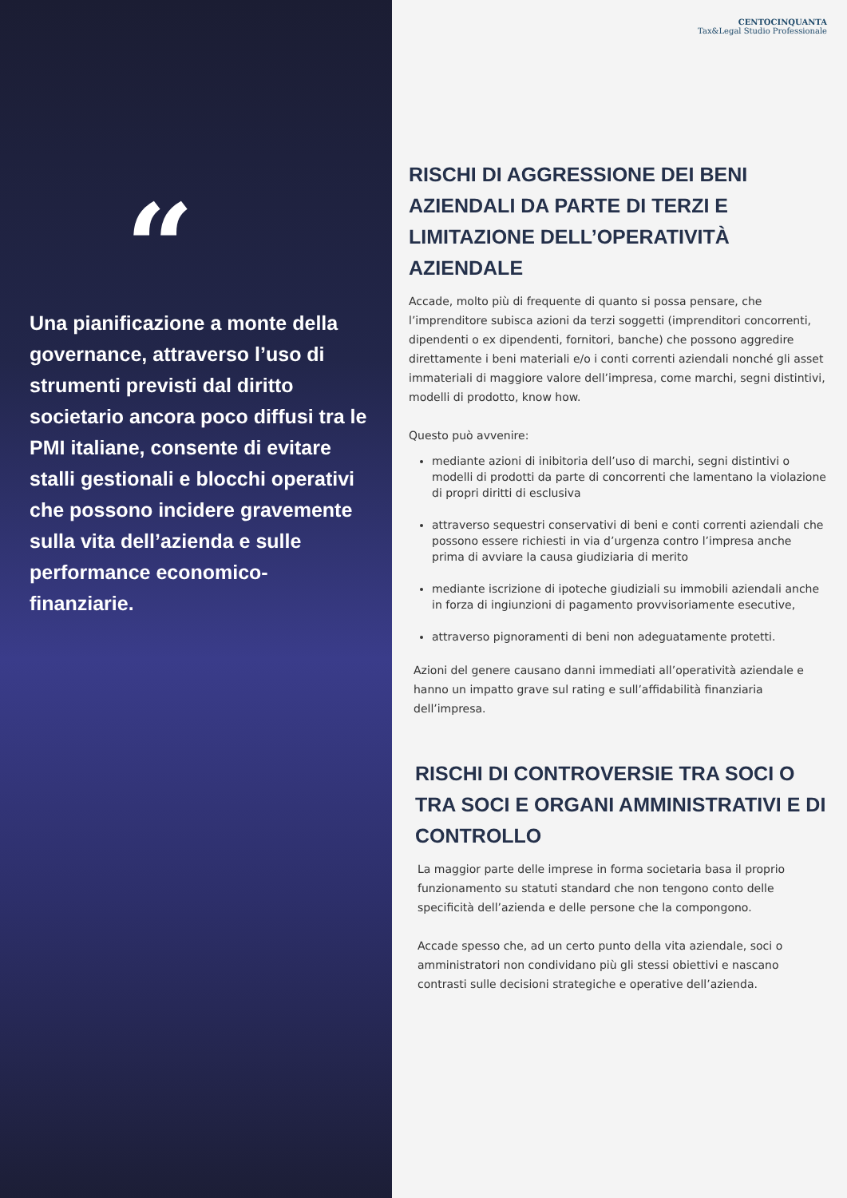“
Una pianificazione a monte della governance, attraverso l’uso di strumenti previsti dal diritto societario ancora poco diffusi tra le PMI italiane, consente di evitare stalli gestionali e blocchi operativi che possono incidere gravemente sulla vita dell’azienda e sulle performance economico-finanziarie.
CENTOCINQUANTA
Tax&Legal Studio Professionale
RISCHI DI AGGRESSIONE DEI BENI AZIENDALI DA PARTE DI TERZI E LIMITAZIONE DELL’OPERATIVITÀ AZIENDALE
Accade, molto più di frequente di quanto si possa pensare, che l’imprenditore subisca azioni da terzi soggetti (imprenditori concorrenti, dipendenti o ex dipendenti, fornitori, banche) che possono aggredire direttamente i beni materiali e/o i conti correnti aziendali nonché gli asset immateriali di maggiore valore dell’impresa, come marchi, segni distintivi, modelli di prodotto, know how.
Questo può avvenire:
mediante azioni di inibitoria dell’uso di marchi, segni distintivi o modelli di prodotti da parte di concorrenti che lamentano la violazione di propri diritti di esclusiva
attraverso sequestri conservativi di beni e conti correnti aziendali che possono essere richiesti in via d’urgenza contro l’impresa anche prima di avviare la causa giudiziaria di merito
mediante iscrizione di ipoteche giudiziali su immobili aziendali anche in forza di ingiunzioni di pagamento provvisoriamente esecutive,
attraverso pignoramenti di beni non adeguatamente protetti.
Azioni del genere causano danni immediati all’operatività aziendale e hanno un impatto grave sul rating e sull’affidabilità finanziaria dell’impresa.
RISCHI DI CONTROVERSIE TRA SOCI O TRA SOCI E ORGANI AMMINISTRATIVI E DI CONTROLLO
La maggior parte delle imprese in forma societaria basa il proprio funzionamento su statuti standard che non tengono conto delle specificità dell’azienda e delle persone che la compongono.
Accade spesso che, ad un certo punto della vita aziendale, soci o amministratori non condividano più gli stessi obiettivi e nascano contrasti sulle decisioni strategiche e operative dell’azienda.